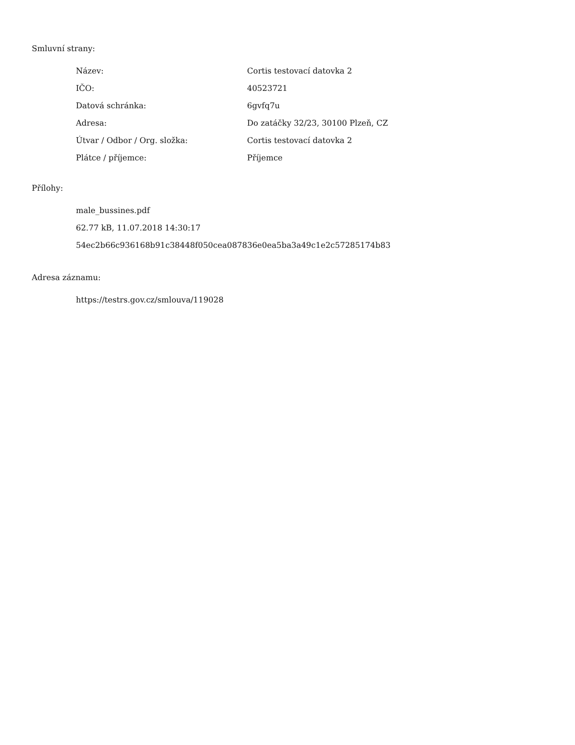Smluvní strany:
| Název: | Cortis testovací datovka 2 |
| IČO: | 40523721 |
| Datová schránka: | 6gvfq7u |
| Adresa: | Do zatáčky 32/23, 30100 Plzeň, CZ |
| Útvar / Odbor / Org. složka: | Cortis testovací datovka 2 |
| Plátce / příjemce: | Příjemce |
Přílohy:
male_bussines.pdf
62.77 kB, 11.07.2018 14:30:17
54ec2b66c936168b91c38448f050cea087836e0ea5ba3a49c1e2c57285174b83
Adresa záznamu:
https://testrs.gov.cz/smlouva/119028